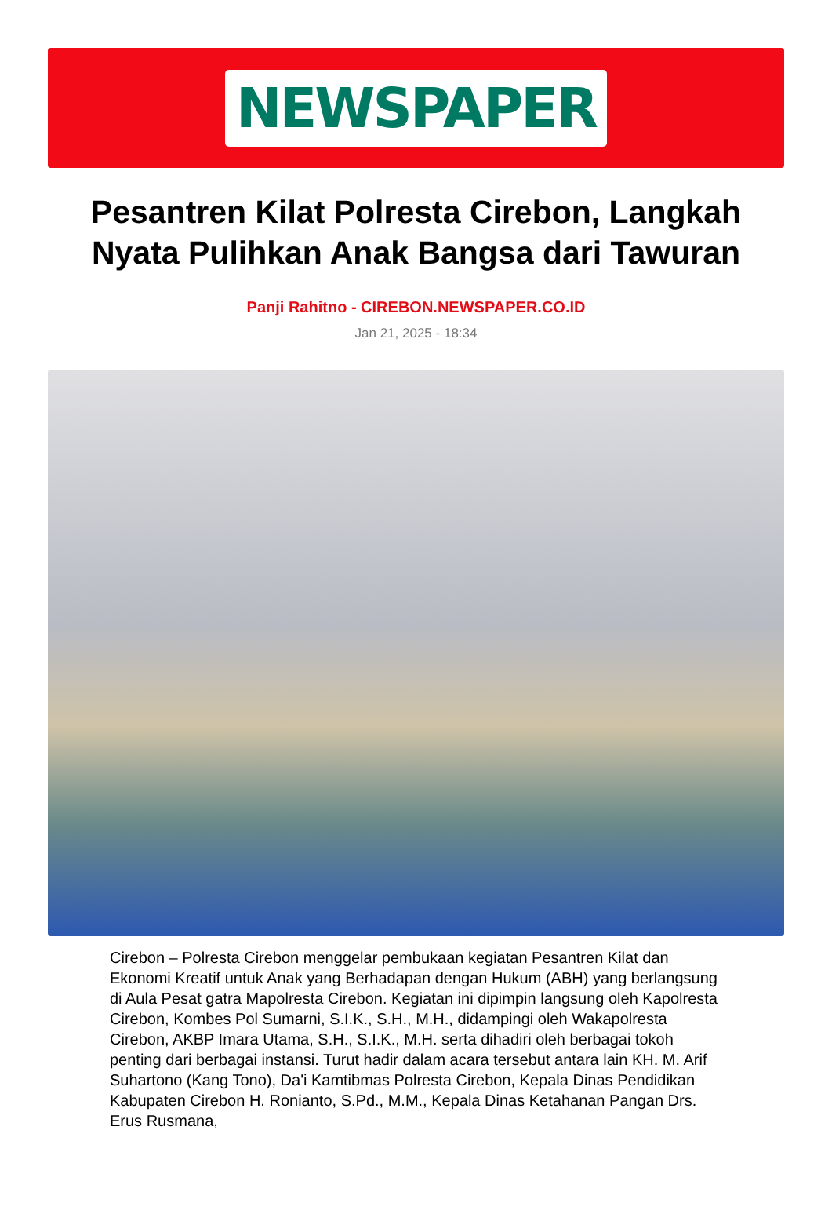NEWSPAPER
Pesantren Kilat Polresta Cirebon, Langkah Nyata Pulihkan Anak Bangsa dari Tawuran
Panji Rahitno - CIREBON.NEWSPAPER.CO.ID
Jan 21, 2025 - 18:34
Cirebon – Polresta Cirebon menggelar pembukaan kegiatan Pesantren Kilat dan Ekonomi Kreatif untuk Anak yang Berhadapan dengan Hukum (ABH) yang berlangsung di Aula Pesat gatra Mapolresta Cirebon. Kegiatan ini dipimpin langsung oleh Kapolresta Cirebon, Kombes Pol Sumarni, S.I.K., S.H., M.H., didampingi oleh Wakapolresta Cirebon, AKBP Imara Utama, S.H., S.I.K., M.H. serta dihadiri oleh berbagai tokoh penting dari berbagai instansi. Turut hadir dalam acara tersebut antara lain KH. M. Arif Suhartono (Kang Tono), Da'i Kamtibmas Polresta Cirebon, Kepala Dinas Pendidikan Kabupaten Cirebon H. Ronianto, S.Pd., M.M., Kepala Dinas Ketahanan Pangan Drs. Erus Rusmana,